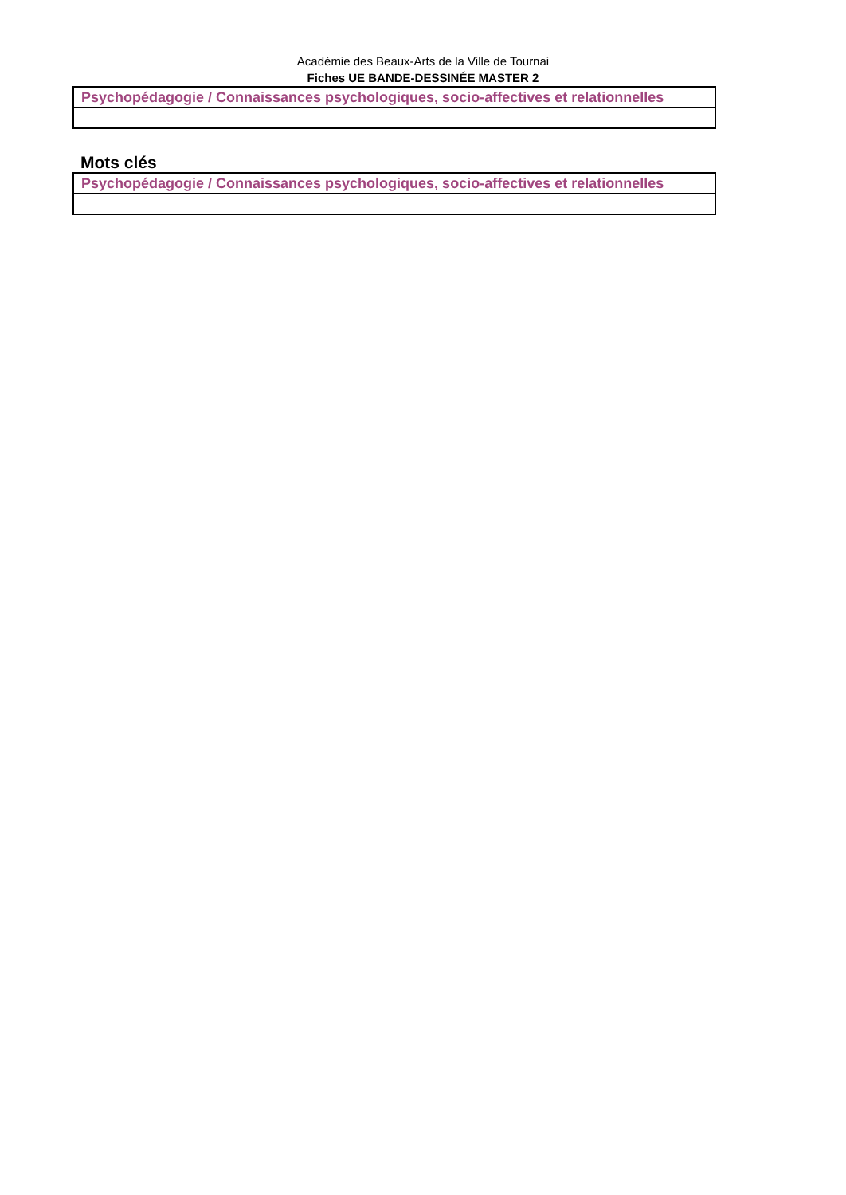Académie des Beaux-Arts de la Ville de Tournai
Fiches UE BANDE-DESSINÉE MASTER 2
| Psychopédagogie / Connaissances psychologiques, socio-affectives et relationnelles |
Mots clés
| Psychopédagogie / Connaissances psychologiques, socio-affectives et relationnelles |